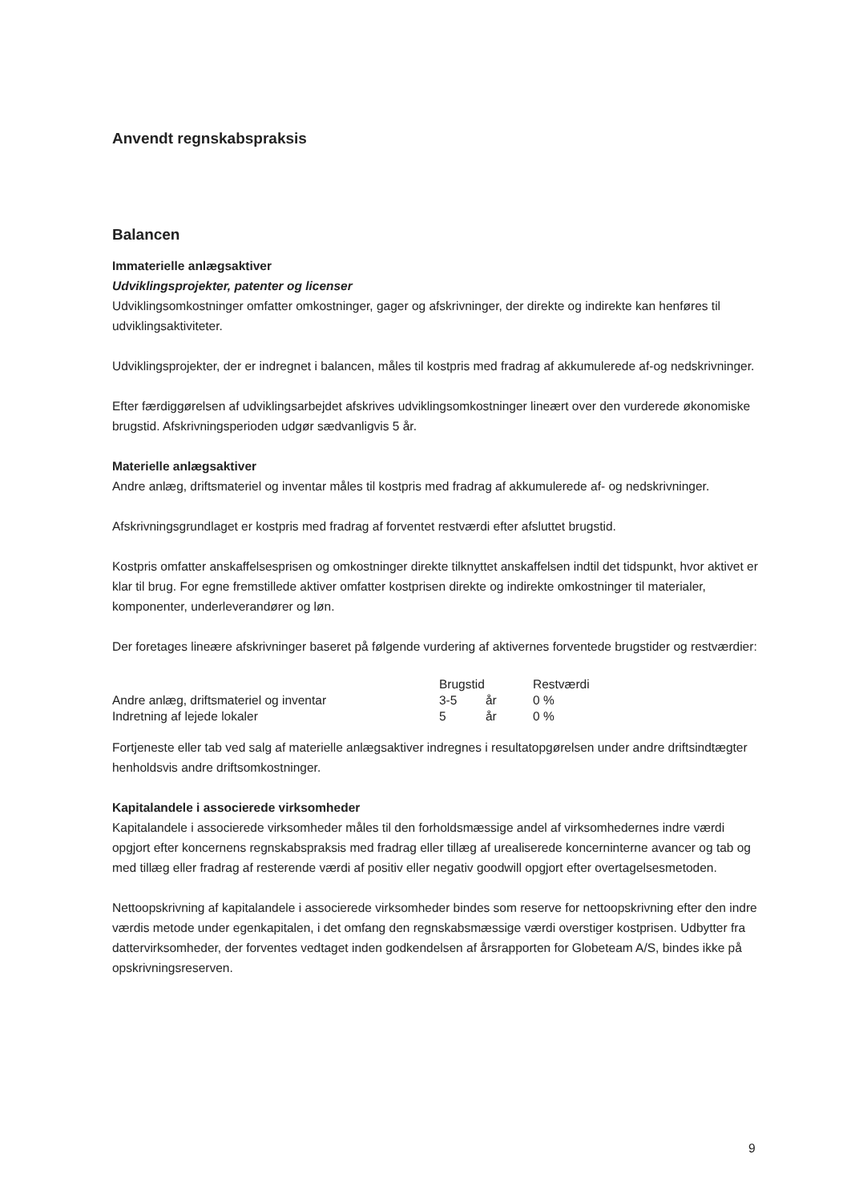Anvendt regnskabspraksis
Balancen
Immaterielle anlægsaktiver
Udviklingsprojekter, patenter og licenser
Udviklingsomkostninger omfatter omkostninger, gager og afskrivninger, der direkte og indirekte kan henføres til udviklingsaktiviteter.
Udviklingsprojekter, der er indregnet i balancen, måles til kostpris med fradrag af akkumulerede af-og nedskrivninger.
Efter færdiggørelsen af udviklingsarbejdet afskrives udviklingsomkostninger lineært over den vurderede økonomiske brugstid. Afskrivningsperioden udgør sædvanligvis 5 år.
Materielle anlægsaktiver
Andre anlæg, driftsmateriel og inventar måles til kostpris med fradrag af akkumulerede af- og nedskrivninger.
Afskrivningsgrundlaget er kostpris med fradrag af forventet restværdi efter afsluttet brugstid.
Kostpris omfatter anskaffelsesprisen og omkostninger direkte tilknyttet anskaffelsen indtil det tidspunkt, hvor aktivet er klar til brug. For egne fremstillede aktiver omfatter kostprisen direkte og indirekte omkostninger til materialer, komponenter, underleverandører og løn.
Der foretages lineære afskrivninger baseret på følgende vurdering af aktivernes forventede brugstider og restværdier:
| | Brugstid | | Restværdi |
| --- | --- | --- | --- |
| Andre anlæg, driftsmateriel og inventar | 3-5 | år | 0 % |
| Indretning af lejede lokaler | 5 | år | 0 % |
Fortjeneste eller tab ved salg af materielle anlægsaktiver indregnes i resultatopgørelsen under andre driftsindtægter henholdsvis andre driftsomkostninger.
Kapitalandele i associerede virksomheder
Kapitalandele i associerede virksomheder måles til den forholdsmæssige andel af virksomhedernes indre værdi opgjort efter koncernens regnskabspraksis med fradrag eller tillæg af urealiserede koncerninterne avancer og tab og med tillæg eller fradrag af resterende værdi af positiv eller negativ goodwill opgjort efter overtagelsesmetoden.
Nettoopskrivning af kapitalandele i associerede virksomheder bindes som reserve for nettoopskrivning efter den indre værdis metode under egenkapitalen, i det omfang den regnskabsmæssige værdi overstiger kostprisen. Udbytter fra dattervirksomheder, der forventes vedtaget inden godkendelsen af årsrapporten for Globeteam A/S, bindes ikke på opskrivningsreserven.
9